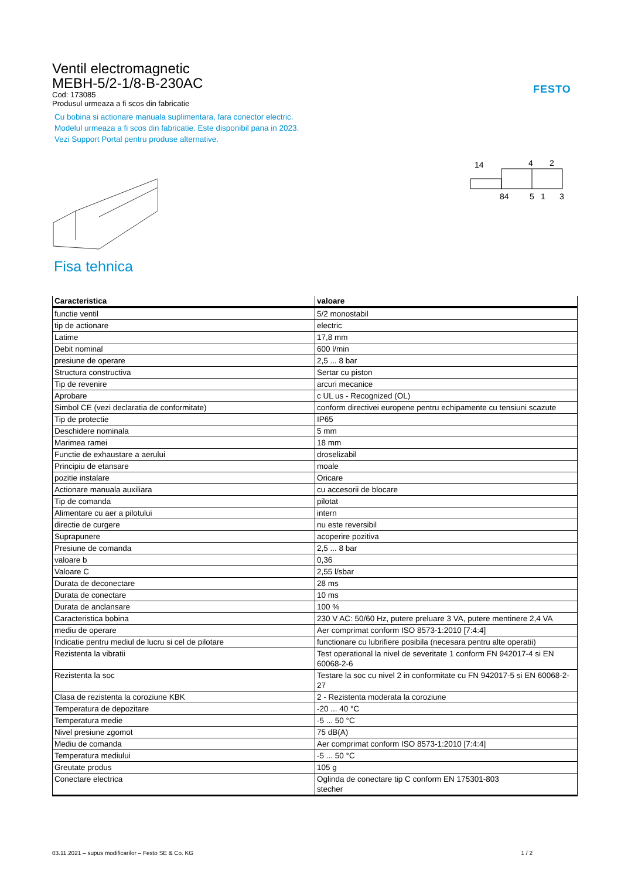Ventil electromagnetic
MEBH-5/2-1/8-B-230AC
Cod: 173085
Produsul urmeaza a fi scos din fabricatie
Cu bobina si actionare manuala suplimentara, fara conector electric. Modelul urmeaza a fi scos din fabricatie. Este disponibil pana in 2023. Vezi Support Portal pentru produse alternative.
FESTO
14
4
2
84
5
1
3
Fisa tehnica
| Caracteristica | valoare |
| --- | --- |
| functie ventil | 5/2 monostabil |
| tip de actionare | electric |
| Latime | 17,8 mm |
| Debit nominal | 600 l/min |
| presiune de operare | 2,5 ... 8 bar |
| Structura constructiva | Sertar cu piston |
| Tip de revenire | arcuri mecanice |
| Aprobare | c UL us - Recognized (OL) |
| Simbol CE (vezi declaratia de conformitate) | conform directivei europene pentru echipamente cu tensiuni scazute |
| Tip de protectie | IP65 |
| Deschidere nominala | 5 mm |
| Marimea ramei | 18 mm |
| Functie de exhaustare a aerului | droselizabil |
| Principiu de etansare | moale |
| pozitie instalare | Oricare |
| Actionare manuala auxiliara | cu accesorii de blocare |
| Tip de comanda | pilotat |
| Alimentare cu aer a pilotului | intern |
| directie de curgere | nu este reversibil |
| Suprapunere | acoperire pozitiva |
| Presiune de comanda | 2,5 ... 8 bar |
| valoare b | 0,36 |
| Valoare C | 2,55 l/sbar |
| Durata de deconectare | 28 ms |
| Durata de conectare | 10 ms |
| Durata de anclansare | 100 % |
| Caracteristica bobina | 230 V AC: 50/60 Hz, putere preluare 3 VA, putere mentinere 2,4 VA |
| mediu de operare | Aer comprimat conform ISO 8573-1:2010 [7:4:4] |
| Indicatie pentru mediul de lucru si cel de pilotare | functionare cu lubrifiere posibila (necesara pentru alte operatii) |
| Rezistenta la vibratii | Test operational la nivel de severitate 1 conform FN 942017-4 si EN 60068-2-6 |
| Rezistenta la soc | Testare la soc cu nivel 2 in conformitate cu FN 942017-5 si EN 60068-2-27 |
| Clasa de rezistenta la coroziune KBK | 2 - Rezistenta moderata la coroziune |
| Temperatura de depozitare | -20 ... 40 °C |
| Temperatura medie | -5 ... 50 °C |
| Nivel presiune zgomot | 75 dB(A) |
| Mediu de comanda | Aer comprimat conform ISO 8573-1:2010 [7:4:4] |
| Temperatura mediului | -5 ... 50 °C |
| Greutate produs | 105 g |
| Conectare electrica | Oglinda de conectare tip C conform EN 175301-803 stecher |
03.11.2021 – supus modificarilor – Festo SE & Co. KG 1 / 2